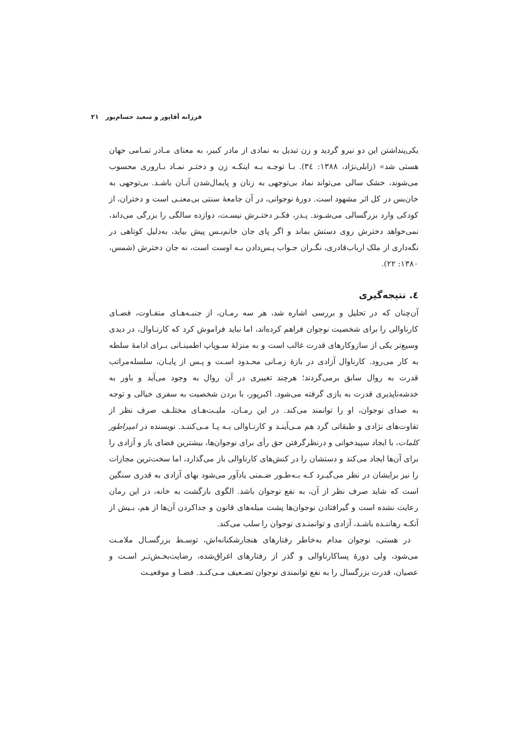فرزانه آقاپور و سعید حسام‌پور ۲۱
یکی‌پنداشتن این دو نیرو گردید و زن تبدیل به نمادی از مادر کبیر، به معنای مـادر تمـامی جهان هستی شد» (زابلی‌نژاد، ۱۳۸۸: ۳٤). بـا توجـه بـه اینکـه زن و دختـر نمـاد بـاروری محسوب می‌شوند، خشک سالی می‌تواند نماد بی‌توجهی به زنان و پایمال‌شدن آنـان باشـد. بی‌توجهی به خان‌بس در کل اثر مشهود است. دورهٔ نوجوانی، در آن جامعهٔ سنتی بی‌معنـی است و دختران، از کودکی وارد بزرگسالی می‌شـوند. پـدر، فکـر دختـرش نیسـت، دوازده سالگی را بزرگی می‌داند، نمی‌خواهد دخترش روی دستش بماند و اگر پای جان خانم‌بـس پیش بیاید، به‌دلیل کوتاهی در نگه‌داری از ملک ارباب‌قادری، نگـران جـواب پـس‌دادن بـه اوست است، نه جان دخترش (شمس، ۱۳۸۰: ۲۲).
٤. نتیجه‌گیری
آن‌چنان که در تحلیل و بررسی اشاره شد، هر سه رمـان، از جنبـه‌هـای متفـاوت، فضـای کارناوالی را برای شخصیت نوجوان فراهم کرده‌اند، اما نباید فراموش کرد که کارنـاوال، در دیدی وسیع‌تر یکی از سازوکارهای قدرت غالب است و به منزلهٔ سـوپاپ اطمینـانی بـرای ادامهٔ سلطه به کار می‌رود. کارناوال آزادی در بازهٔ زمـانی محـدود اسـت و پـس از پایـان، سلسله‌مراتب قدرت به روال سابق برمی‌گردند؛ هرچند تغییری در آن روال به وجود می‌آید و باور به خدشه‌ناپذیری قدرت به بازی گرفته می‌شود. اکبرپور، با بردن شخصیت به سفری خیالی و توجه به صدای نوجوان، او را توانمند می‌کند. در این رمـان، ملیـت‌هـای مختلـف صرف نظر از تفاوت‌های نژادی و طبقاتی گرد هم مـی‌آینـد و کارنـاوالی بـه پـا مـی‌کننـد. نویسنده در امپراطور کلمات، با ایجاد سپیدخوانی و درنظرگرفتن حق رأی برای نوجوان‌ها، بیشترین فضای باز و آزادی را برای آن‌ها ایجاد می‌کند و دستشان را در کنش‌های کارناوالی باز می‌گذارد، اما سخت‌ترین مجازات را نیز برایشان در نظر می‌گیـرد کـه بـه‌طـور ضـمنی یادآور می‌شود بهای آزادی به قدری سنگین است که شاید صرف نظر از آن، به نفع نوجوان باشد. الگوی بازگشت به خانه، در این رمان رعایت نشده است و گیرافتادن نوجوان‌ها پشت میله‌های قانون و جداکردن آن‌ها از هم، بـیش از آنکـه رهاننـده باشـد، آزادی و توانمنـدی نوجوان را سلب می‌کند.
در هستی، نوجوان مدام به‌خاطر رفتارهای هنجارشکنانه‌اش، توسـط بزرگسـال ملامـت می‌شود، ولی دورهٔ پساکارناوالی و گذر از رفتارهای اغراق‌شده، رضایت‌بخـش‌تـر اسـت و عصیان، قدرت بزرگسال را به نفع توانمندی نوجوان تضـعیف مـی‌کنـد. فضـا و موقعیـت